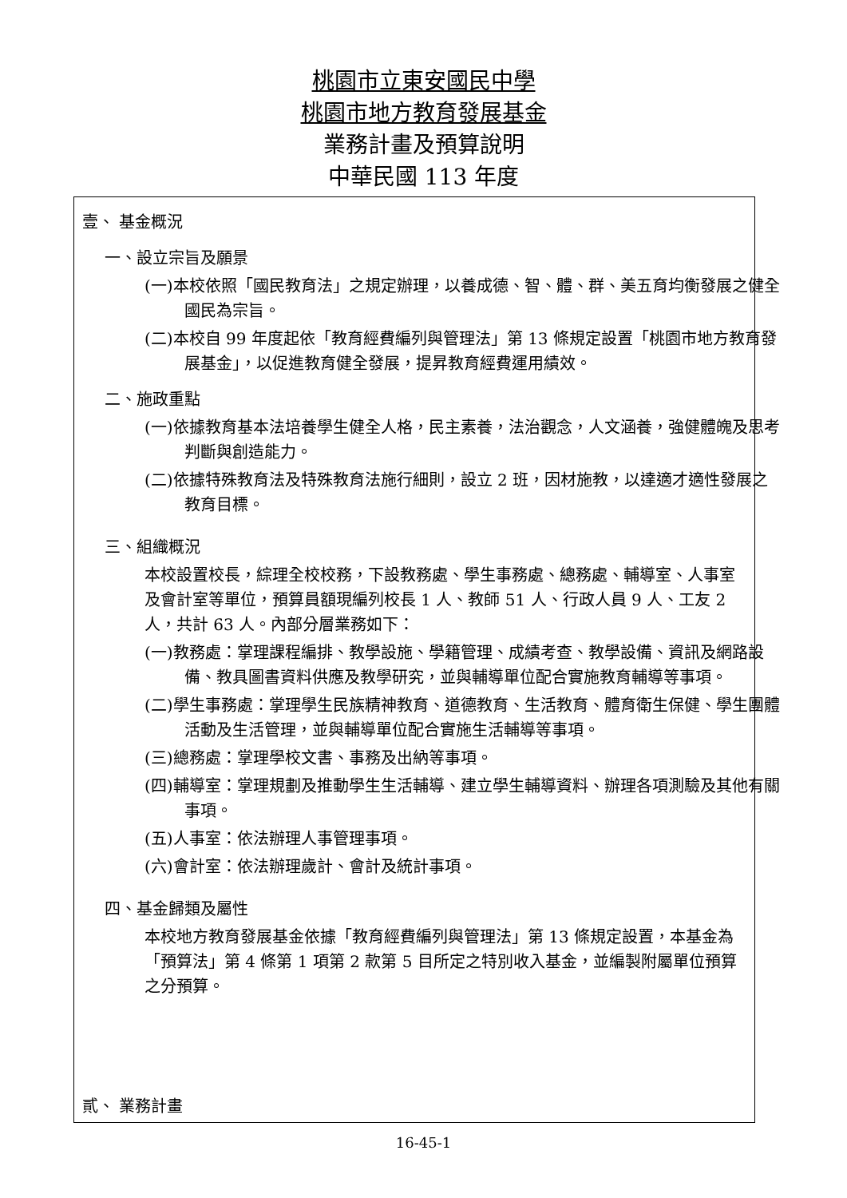桃園市立東安國民中學
桃園市地方教育發展基金
業務計畫及預算說明
中華民國 113 年度
壹、 基金概況
一、設立宗旨及願景
(一)本校依照「國民教育法」之規定辦理，以養成德、智、體、群、美五育均衡發展之健全國民為宗旨。
(二)本校自 99 年度起依「教育經費編列與管理法」第 13 條規定設置「桃園市地方教育發展基金」，以促進教育健全發展，提昇教育經費運用績效。
二、施政重點
(一)依據教育基本法培養學生健全人格，民主素養，法治觀念，人文涵養，強健體魄及思考判斷與創造能力。
(二)依據特殊教育法及特殊教育法施行細則，設立 2 班，因材施教，以達適才適性發展之教育目標。
三、組織概況
本校設置校長，綜理全校校務，下設教務處、學生事務處、總務處、輔導室、人事室及會計室等單位，預算員額現編列校長 1 人、教師 51 人、行政人員 9 人、工友 2 人，共計 63 人。內部分層業務如下：
(一)教務處：掌理課程編排、教學設施、學籍管理、成績考查、教學設備、資訊及網路設備、教具圖書資料供應及教學研究，並與輔導單位配合實施教育輔導等事項。
(二)學生事務處：掌理學生民族精神教育、道德教育、生活教育、體育衛生保健、學生團體活動及生活管理，並與輔導單位配合實施生活輔導等事項。
(三)總務處：掌理學校文書、事務及出納等事項。
(四)輔導室：掌理規劃及推動學生生活輔導、建立學生輔導資料、辦理各項測驗及其他有關事項。
(五)人事室：依法辦理人事管理事項。
(六)會計室：依法辦理歲計、會計及統計事項。
四、基金歸類及屬性
本校地方教育發展基金依據「教育經費編列與管理法」第 13 條規定設置，本基金為「預算法」第 4 條第 1 項第 2 款第 5 目所定之特別收入基金，並編製附屬單位預算之分預算。
貳、 業務計畫
16-45-1